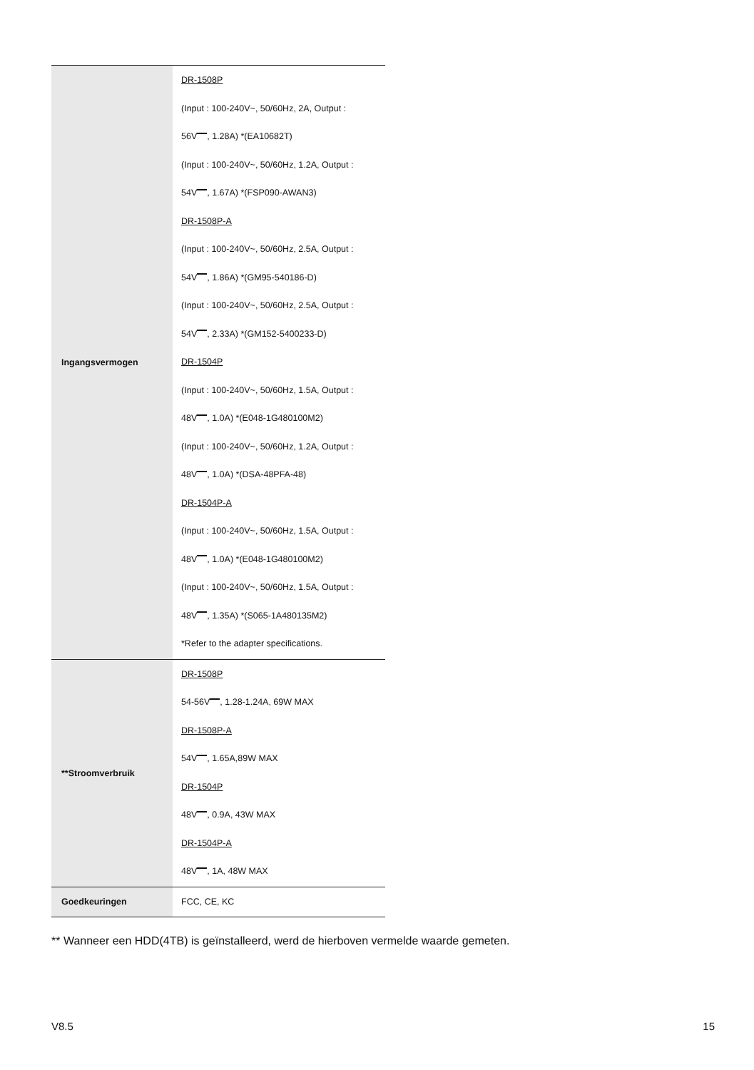| Ingangsvermogen | DR-1508P (Input : 100-240V~, 50/60Hz, 2A, Output : 56V , 1.28A) *(EA10682T) (Input : 100-240V~, 50/60Hz, 1.2A, Output : 54V , 1.67A) *(FSP090-AWAN3) DR-1508P-A (Input : 100-240V~, 50/60Hz, 2.5A, Output : 54V , 1.86A) *(GM95-540186-D) (Input : 100-240V~, 50/60Hz, 2.5A, Output : 54V , 2.33A) *(GM152-5400233-D) DR-1504P (Input : 100-240V~, 50/60Hz, 1.5A, Output : 48V , 1.0A) *(E048-1G480100M2) (Input : 100-240V~, 50/60Hz, 1.2A, Output : 48V , 1.0A) *(DSA-48PFA-48) DR-1504P-A (Input : 100-240V~, 50/60Hz, 1.5A, Output : 48V , 1.0A) *(E048-1G480100M2) (Input : 100-240V~, 50/60Hz, 1.5A, Output : 48V , 1.35A) *(S065-1A480135M2) *Refer to the adapter specifications. |
| **Stroomverbruik | DR-1508P 54-56V , 1.28-1.24A, 69W MAX DR-1508P-A 54V , 1.65A,89W MAX DR-1504P 48V , 0.9A, 43W MAX DR-1504P-A 48V , 1A, 48W MAX |
| Goedkeuringen | FCC, CE, KC |
** Wanneer een HDD(4TB) is geïnstalleerd, werd de hierboven vermelde waarde gemeten.
V8.5 15